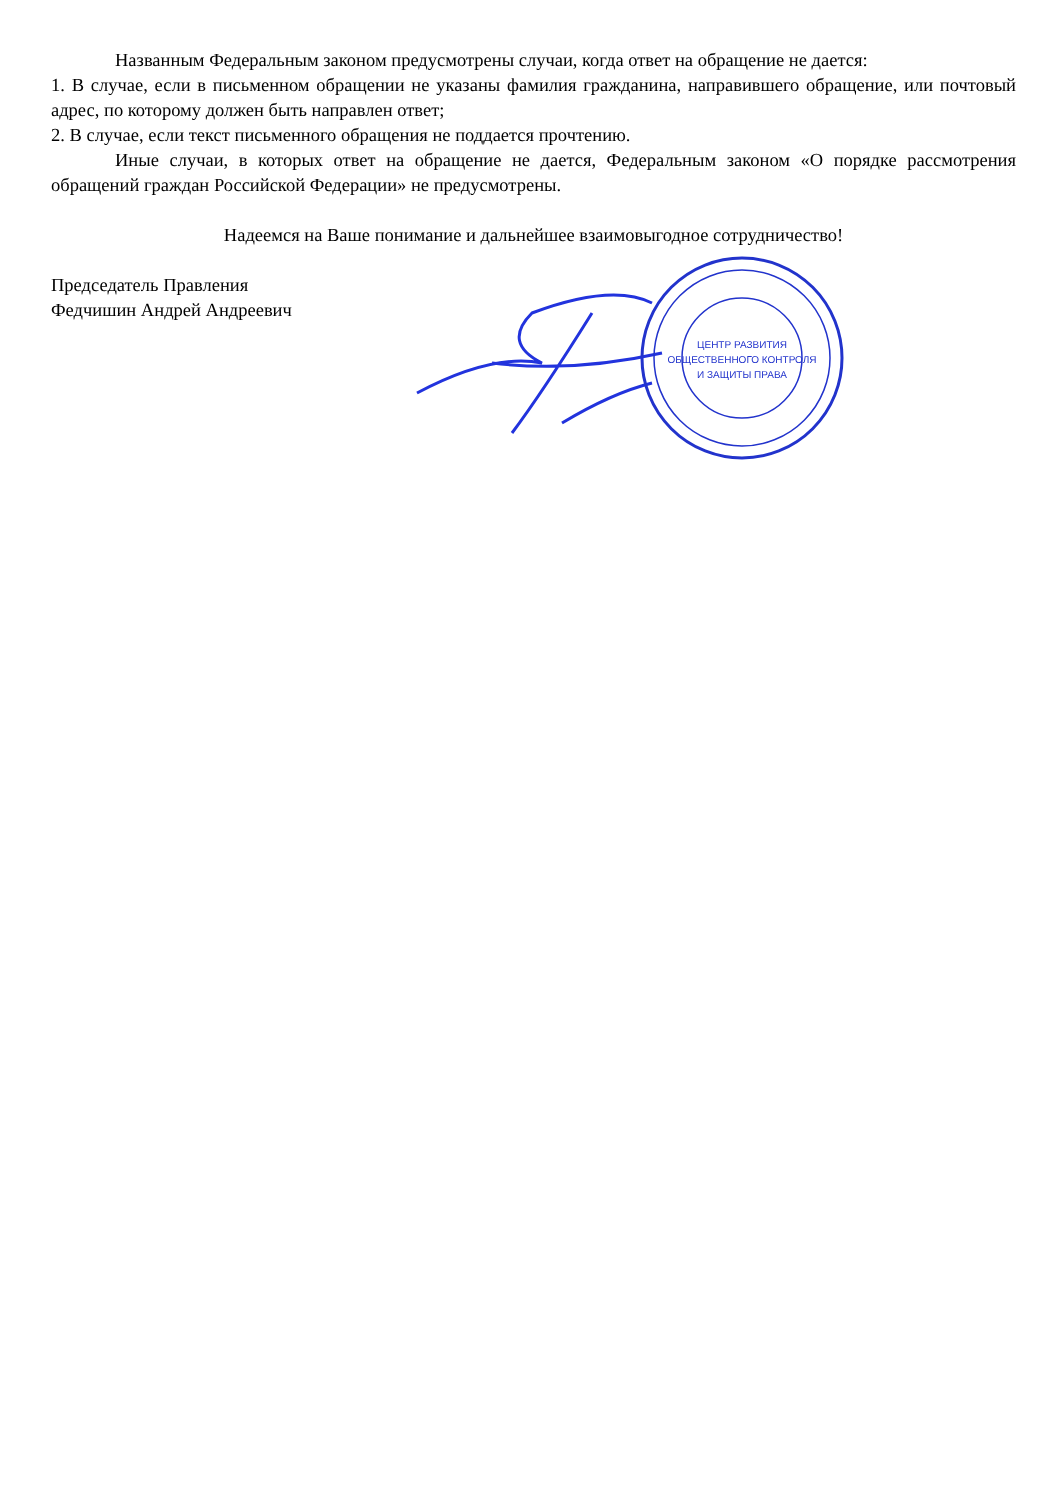Названным Федеральным законом предусмотрены случаи, когда ответ на обращение не дается:
1. В случае, если в письменном обращении не указаны фамилия гражданина, направившего обращение, или почтовый адрес, по которому должен быть направлен ответ;
2. В случае, если текст письменного обращения не поддается прочтению.
Иные случаи, в которых ответ на обращение не дается, Федеральным законом «О порядке рассмотрения обращений граждан Российской Федерации» не предусмотрены.
Надеемся на Ваше понимание и дальнейшее взаимовыгодное сотрудничество!
Председатель Правления
Федчишин Андрей Андреевич
ЦЕНТР РАЗВИТИЯ
ОБЩЕСТВЕННОГО КОНТРОЛЯ
И ЗАЩИТЫ ПРАВА